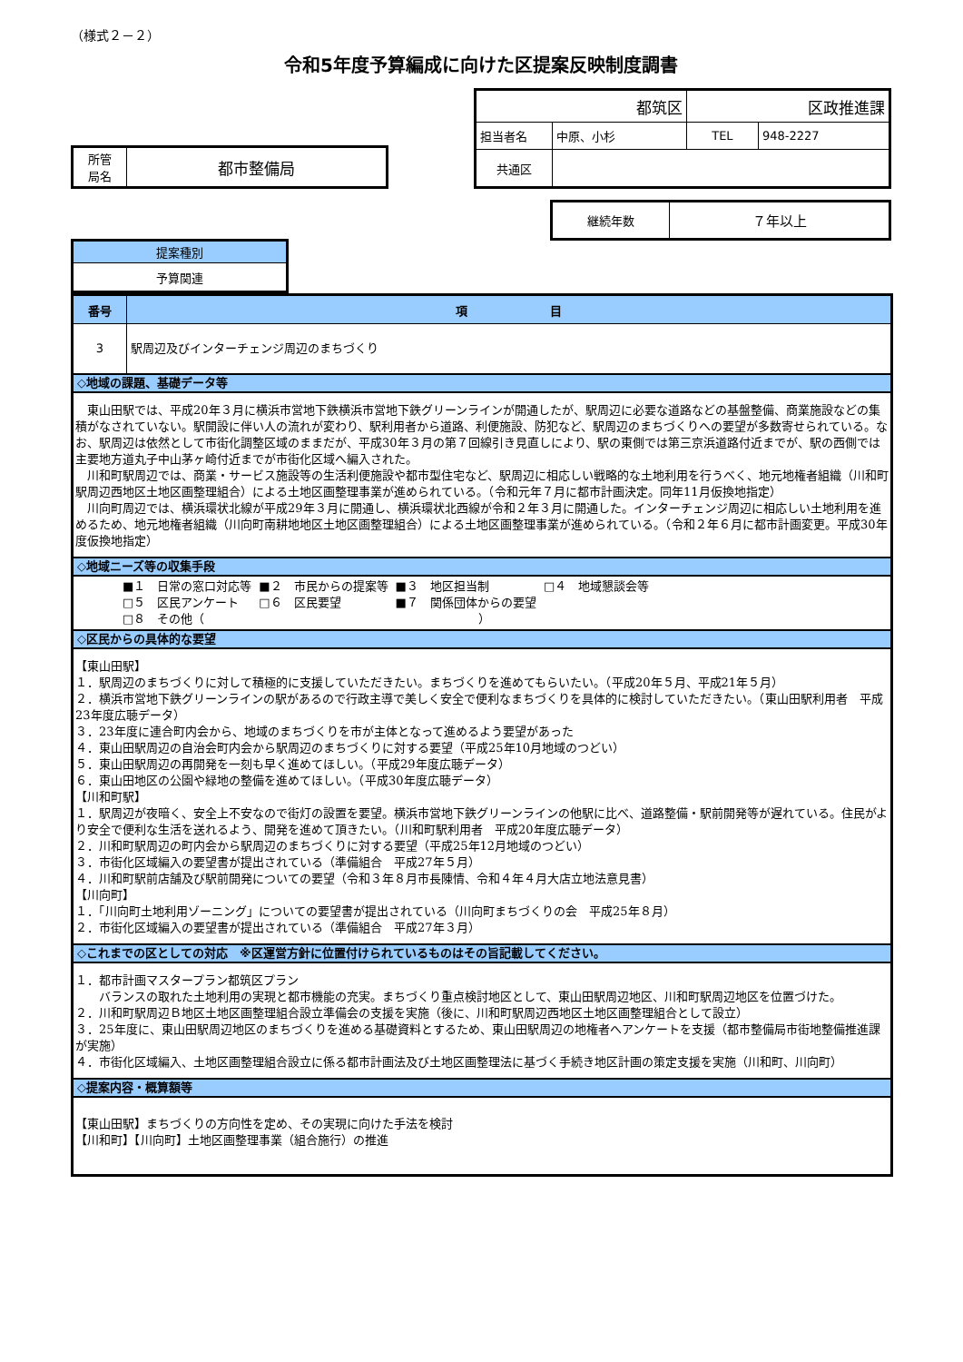（様式２－２）
令和5年度予算編成に向けた区提案反映制度調書
| 所管 局名 | 都市整備局 |
| 都筑区 | | 区政推進課 | |
| 担当者名 | 中原、小杉 | TEL | 948-2227 |
| 共通区 | | | |
| 継続年数 | ７年以上 |
| 提案種別 |
| 予算関連 |
| 番号 | 項 目 |
| --- | --- |
| 3 | 駅周辺及びインターチェンジ周辺のまちづくり |
| ◇地域の課題、基礎データ等 | |
| 東山田駅では、平成20年３月に横浜市営地下鉄横浜市営地下鉄グリーンラインが開通したが、駅周辺に必要な道路などの基盤整備、商業施設などの集積がなされていない。駅開設に伴い人の流れが変わり、駅利用者から道路、利便施設、防犯など、駅周辺のまちづくりへの要望が多数寄せられている。なお、駅周辺は依然として市街化調整区域のままだが、平成30年３月の第７回線引き見直しにより、駅の東側では第三京浜道路付近までが、駅の西側では主要地方道丸子中山茅ヶ崎付近までが市街化区域へ編入された。 川和町駅周辺では、商業・サービス施設等の生活利便施設や都市型住宅など、駅周辺に相応しい戦略的な土地利用を行うべく、地元地権者組織（川和町駅周辺西地区土地区画整理組合）による土地区画整理事業が進められている。（令和元年７月に都市計画決定。同年11月仮換地指定） 川向町周辺では、横浜環状北線が平成29年３月に開通し、横浜環状北西線が令和２年３月に開通した。インターチェンジ周辺に相応しい土地利用を進めるため、地元地権者組織（川向町南耕地地区土地区画整理組合）による土地区画整理事業が進められている。（令和２年６月に都市計画変更。平成30年度仮換地指定） | |
| ◇地域ニーズ等の収集手段 | |
| / ■１ 日常の窓口対応等 / ■２ 市民からの提案等 / ■３ 地区担当制 / □４ 地域懇談会等 / / □５ 区民アンケート / □６ 区民要望 / ■７ 関係団体からの要望 / / / □８ その他（ / / ） / / | |
| ◇区民からの具体的な要望 | |
| 【東山田駅】 １．駅周辺のまちづくりに対して積極的に支援していただきたい。まちづくりを進めてもらいたい。（平成20年５月、平成21年５月） ２．横浜市営地下鉄グリーンラインの駅があるので行政主導で美しく安全で便利なまちづくりを具体的に検討していただきたい。（東山田駅利用者 平成23年度広聴データ） ３．23年度に連合町内会から、地域のまちづくりを市が主体となって進めるよう要望があった ４．東山田駅周辺の自治会町内会から駅周辺のまちづくりに対する要望（平成25年10月地域のつどい） ５．東山田駅周辺の再開発を一刻も早く進めてほしい。（平成29年度広聴データ） ６．東山田地区の公園や緑地の整備を進めてほしい。（平成30年度広聴データ） 【川和町駅】 １．駅周辺が夜暗く、安全上不安なので街灯の設置を要望。横浜市営地下鉄グリーンラインの他駅に比べ、道路整備・駅前開発等が遅れている。住民がより安全で便利な生活を送れるよう、開発を進めて頂きたい。（川和町駅利用者 平成20年度広聴データ） ２．川和町駅周辺の町内会から駅周辺のまちづくりに対する要望（平成25年12月地域のつどい） ３．市街化区域編入の要望書が提出されている（準備組合 平成27年５月） ４．川和町駅前店舗及び駅前開発についての要望（令和３年８月市長陳情、令和４年４月大店立地法意見書） 【川向町】 １．「川向町土地利用ゾーニング」についての要望書が提出されている（川向町まちづくりの会 平成25年８月） ２．市街化区域編入の要望書が提出されている（準備組合 平成27年３月） | |
| ◇これまでの区としての対応 ※区運営方針に位置付けられているものはその旨記載してください。 | |
| １．都市計画マスタープラン都筑区プラン バランスの取れた土地利用の実現と都市機能の充実。まちづくり重点検討地区として、東山田駅周辺地区、川和町駅周辺地区を位置づけた。 ２．川和町駅周辺Ｂ地区土地区画整理組合設立準備会の支援を実施（後に、川和町駅周辺西地区土地区画整理組合として設立） ３．25年度に、東山田駅周辺地区のまちづくりを進める基礎資料とするため、東山田駅周辺の地権者へアンケートを支援（都市整備局市街地整備推進課が実施） ４．市街化区域編入、土地区画整理組合設立に係る都市計画法及び土地区画整理法に基づく手続き地区計画の策定支援を実施（川和町、川向町） | |
| ◇提案内容・概算額等 | |
| 【東山田駅】まちづくりの方向性を定め、その実現に向けた手法を検討 【川和町】【川向町】土地区画整理事業（組合施行）の推進 | |